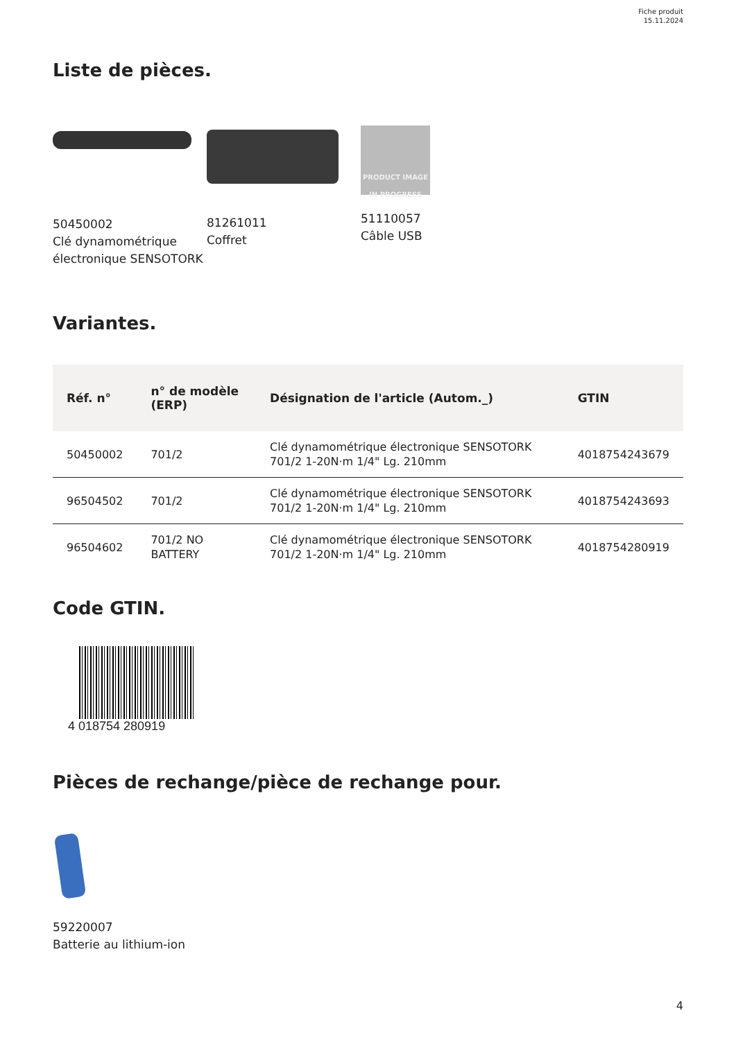Fiche produit
15.11.2024
Liste de pièces.
50450002
Clé dynamométrique électronique SENSOTORK
81261011
Coffret
PRODUCT IMAGE
IN PROGRESS
51110057
Câble USB
Variantes.
| Réf. n° | n° de modèle (ERP) | Désignation de l'article (Autom._) | GTIN |
| --- | --- | --- | --- |
| 50450002 | 701/2 | Clé dynamométrique électronique SENSOTORK 701/2 1-20N·m 1/4" Lg. 210mm | 4018754243679 |
| 96504502 | 701/2 | Clé dynamométrique électronique SENSOTORK 701/2 1-20N·m 1/4" Lg. 210mm | 4018754243693 |
| 96504602 | 701/2 NO BATTERY | Clé dynamométrique électronique SENSOTORK 701/2 1-20N·m 1/4" Lg. 210mm | 4018754280919 |
Code GTIN.
4 018754 280919
Pièces de rechange/pièce de rechange pour.
59220007
Batterie au lithium-ion
4